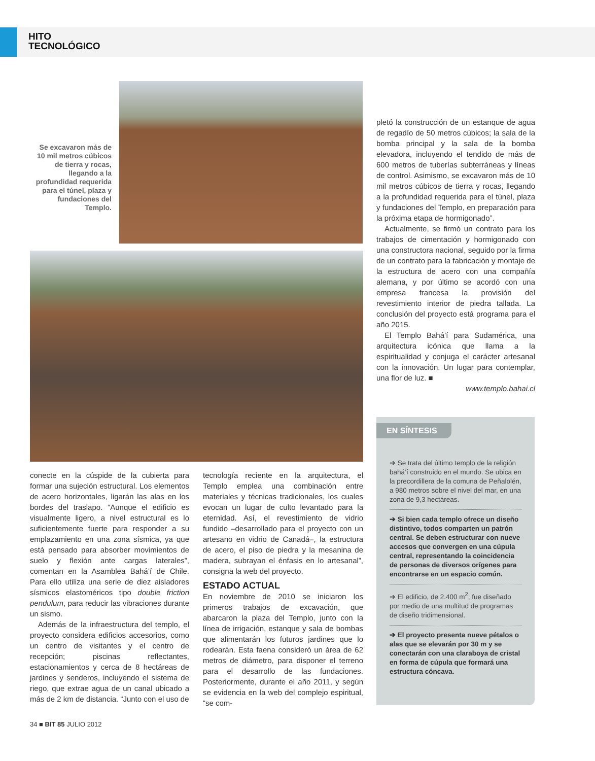HITO
TECNOLÓGICO
Se excavaron más de 10 mil metros cúbicos de tierra y rocas, llegando a la profundidad requerida para el túnel, plaza y fundaciones del Templo.
conecte en la cúspide de la cubierta para formar una sujeción estructural. Los elementos de acero horizontales, ligarán las alas en los bordes del traslapo. “Aunque el edificio es visualmente ligero, a nivel estructural es lo suficientemente fuerte para responder a su emplazamiento en una zona sísmica, ya que está pensado para absorber movimientos de suelo y flexión ante cargas laterales”, comentan en la Asamblea Bahá’í de Chile. Para ello utiliza una serie de diez aisladores sísmicos elastoméricos tipo double friction pendulum, para reducir las vibraciones durante un sismo.
Además de la infraestructura del templo, el proyecto considera edificios accesorios, como un centro de visitantes y el centro de recepción; piscinas reflectantes, estacionamientos y cerca de 8 hectáreas de jardines y senderos, incluyendo el sistema de riego, que extrae agua de un canal ubicado a más de 2 km de distancia. “Junto con el uso de
tecnología reciente en la arquitectura, el Templo emplea una combinación entre materiales y técnicas tradicionales, los cuales evocan un lugar de culto levantado para la eternidad. Así, el revestimiento de vidrio fundido –desarrollado para el proyecto con un artesano en vidrio de Canadá–, la estructura de acero, el piso de piedra y la mesanina de madera, subrayan el énfasis en lo artesanal”, consigna la web del proyecto.
ESTADO ACTUAL
En noviembre de 2010 se iniciaron los primeros trabajos de excavación, que abarcaron la plaza del Templo, junto con la línea de irrigación, estanque y sala de bombas que alimentarán los futuros jardines que lo rodearán. Esta faena consideró un área de 62 metros de diámetro, para disponer el terreno para el desarrollo de las fundaciones. Posteriormente, durante el año 2011, y según se evidencia en la web del complejo espiritual, “se com-
pletó la construcción de un estanque de agua de regadío de 50 metros cúbicos; la sala de la bomba principal y la sala de la bomba elevadora, incluyendo el tendido de más de 600 metros de tuberías subterráneas y líneas de control. Asimismo, se excavaron más de 10 mil metros cúbicos de tierra y rocas, llegando a la profundidad requerida para el túnel, plaza y fundaciones del Templo, en preparación para la próxima etapa de hormigonado”.
Actualmente, se firmó un contrato para los trabajos de cimentación y hormigonado con una constructora nacional, seguido por la firma de un contrato para la fabricación y montaje de la estructura de acero con una compañía alemana, y por último se acordó con una empresa francesa la provisión del revestimiento interior de piedra tallada. La conclusión del proyecto está programa para el año 2015.
El Templo Bahá’í para Sudamérica, una arquitectura icónica que llama a la espiritualidad y conjuga el carácter artesanal con la innovación. Un lugar para contemplar, una flor de luz. ■
www.templo.bahai.cl
EN SÍNTESIS
➔ Se trata del último templo de la religión bahá’í construido en el mundo. Se ubica en la precordillera de la comuna de Peñalolén, a 980 metros sobre el nivel del mar, en una zona de 9,3 hectáreas.
➔ Si bien cada templo ofrece un diseño distintivo, todos comparten un patrón central. Se deben estructurar con nueve accesos que convergen en una cúpula central, representando la coincidencia de personas de diversos orígenes para encontrarse en un espacio común.
➔ El edificio, de 2.400 m<sup>2</sup>, fue diseñado por medio de una multitud de programas de diseño tridimensional.
➔ El proyecto presenta nueve pétalos o alas que se elevarán por 30 m y se conectarán con una claraboya de cristal en forma de cúpula que formará una estructura cóncava.
34 ■ BIT 85 JULIO 2012